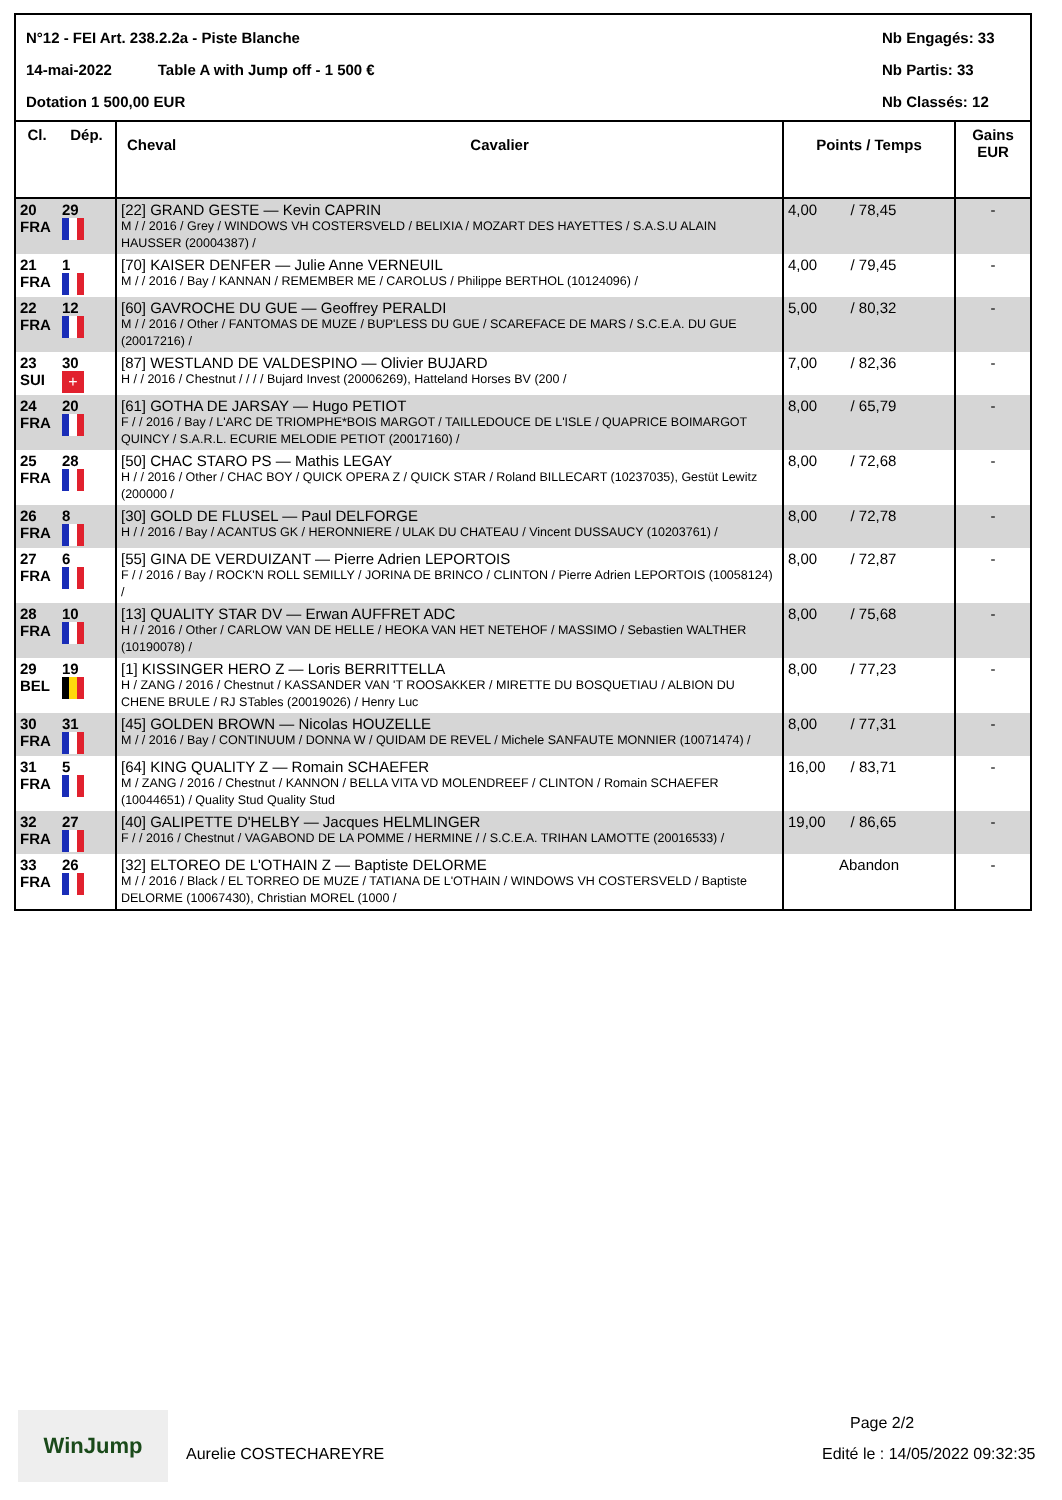N°12 - FEI Art. 238.2.2a - Piste Blanche
Nb Engagés: 33
14-mai-2022 Table A with Jump off - 1 500 €
Nb Partis: 33
Dotation 1 500,00 EUR Nb Classés: 12
| Cl. | Dép. | Cheval Cavalier | Points / Temps | Gains EUR |
| --- | --- | --- | --- | --- |
| 20 FRA | 29 | [22] GRAND GESTE — Kevin CAPRIN M / / 2016 / Grey / WINDOWS VH COSTERSVELD / BELIXIA / MOZART DES HAYETTES / S.A.S.U ALAIN HAUSSER (20004387) / | 4,00 / 78,45 | - |
| 21 FRA | 1 | [70] KAISER DENFER — Julie Anne VERNEUIL M / / 2016 / Bay / KANNAN / REMEMBER ME / CAROLUS / Philippe BERTHOL (10124096) / | 4,00 / 79,45 | - |
| 22 FRA | 12 | [60] GAVROCHE DU GUE — Geoffrey PERALDI M / / 2016 / Other / FANTOMAS DE MUZE / BUP'LESS DU GUE / SCAREFACE DE MARS / S.C.E.A. DU GUE (20017216) / | 5,00 / 80,32 | - |
| 23 SUI | 30 + | [87] WESTLAND DE VALDESPINO — Olivier BUJARD H / / 2016 / Chestnut / / / / Bujard Invest (20006269), Hatteland Horses BV (200 / | 7,00 / 82,36 | - |
| 24 FRA | 20 | [61] GOTHA DE JARSAY — Hugo PETIOT F / / 2016 / Bay / L'ARC DE TRIOMPHE*BOIS MARGOT / TAILLEDOUCE DE L'ISLE / QUAPRICE BOIMARGOT QUINCY / S.A.R.L. ECURIE MELODIE PETIOT (20017160) / | 8,00 / 65,79 | - |
| 25 FRA | 28 | [50] CHAC STARO PS — Mathis LEGAY H / / 2016 / Other / CHAC BOY / QUICK OPERA Z / QUICK STAR / Roland BILLECART (10237035), Gestüt Lewitz (200000 / | 8,00 / 72,68 | - |
| 26 FRA | 8 | [30] GOLD DE FLUSEL — Paul DELFORGE H / / 2016 / Bay / ACANTUS GK / HERONNIERE / ULAK DU CHATEAU / Vincent DUSSAUCY (10203761) / | 8,00 / 72,78 | - |
| 27 FRA | 6 | [55] GINA DE VERDUIZANT — Pierre Adrien LEPORTOIS F / / 2016 / Bay / ROCK'N ROLL SEMILLY / JORINA DE BRINCO / CLINTON / Pierre Adrien LEPORTOIS (10058124) / | 8,00 / 72,87 | - |
| 28 FRA | 10 | [13] QUALITY STAR DV — Erwan AUFFRET ADC H / / 2016 / Other / CARLOW VAN DE HELLE / HEOKA VAN HET NETEHOF / MASSIMO / Sebastien WALTHER (10190078) / | 8,00 / 75,68 | - |
| 29 BEL | 19 | [1] KISSINGER HERO Z — Loris BERRITTELLA H / ZANG / 2016 / Chestnut / KASSANDER VAN 'T ROOSAKKER / MIRETTE DU BOSQUETIAU / ALBION DU CHENE BRULE / RJ STables (20019026) / Henry Luc | 8,00 / 77,23 | - |
| 30 FRA | 31 | [45] GOLDEN BROWN — Nicolas HOUZELLE M / / 2016 / Bay / CONTINUUM / DONNA W / QUIDAM DE REVEL / Michele SANFAUTE MONNIER (10071474) / | 8,00 / 77,31 | - |
| 31 FRA | 5 | [64] KING QUALITY Z — Romain SCHAEFER M / ZANG / 2016 / Chestnut / KANNON / BELLA VITA VD MOLENDREEF / CLINTON / Romain SCHAEFER (10044651) / Quality Stud Quality Stud | 16,00 / 83,71 | - |
| 32 FRA | 27 | [40] GALIPETTE D'HELBY — Jacques HELMLINGER F / / 2016 / Chestnut / VAGABOND DE LA POMME / HERMINE / / S.C.E.A. TRIHAN LAMOTTE (20016533) / | 19,00 / 86,65 | - |
| 33 FRA | 26 | [32] ELTOREO DE L'OTHAIN Z — Baptiste DELORME M / / 2016 / Black / EL TORREO DE MUZE / TATIANA DE L'OTHAIN / WINDOWS VH COSTERSVELD / Baptiste DELORME (10067430), Christian MOREL (1000 / | Abandon | - |
Page 2/2
WinJump
Aurelie COSTECHAREYRE Edité le : 14/05/2022 09:32:35